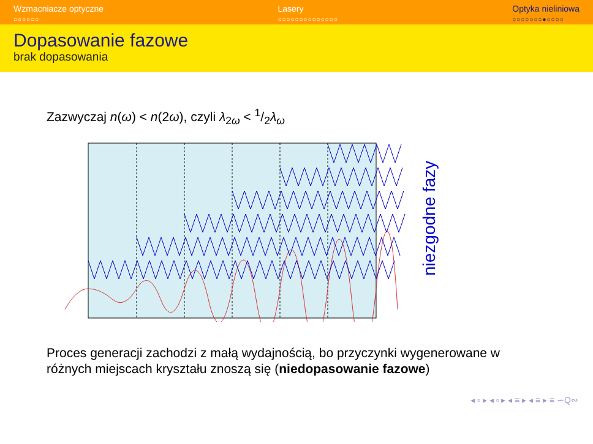Wzmacniacze optyczne
○○○○○○
Lasery
○○○○○○○○○○○○○○
Optyka nieliniowa
○○○○○○○●○○○○
Dopasowanie fazowe
brak dopasowania
Zazwyczaj n(ω) < n(2ω), czyli λ<sub>2ω</sub> < 1/2λ<sub>ω</sub>
niezgodne fazy
Proces generacji zachodzi z małą wydajnością, bo przyczynki wygenerowane w różnych miejscach kryształu znoszą się (niedopasowanie fazowe)
◂ ▫ ▸ ◂ ▫ ▸ ◂ ≡ ▸ ◂ ≡ ▸ ≡ ∽Q∾